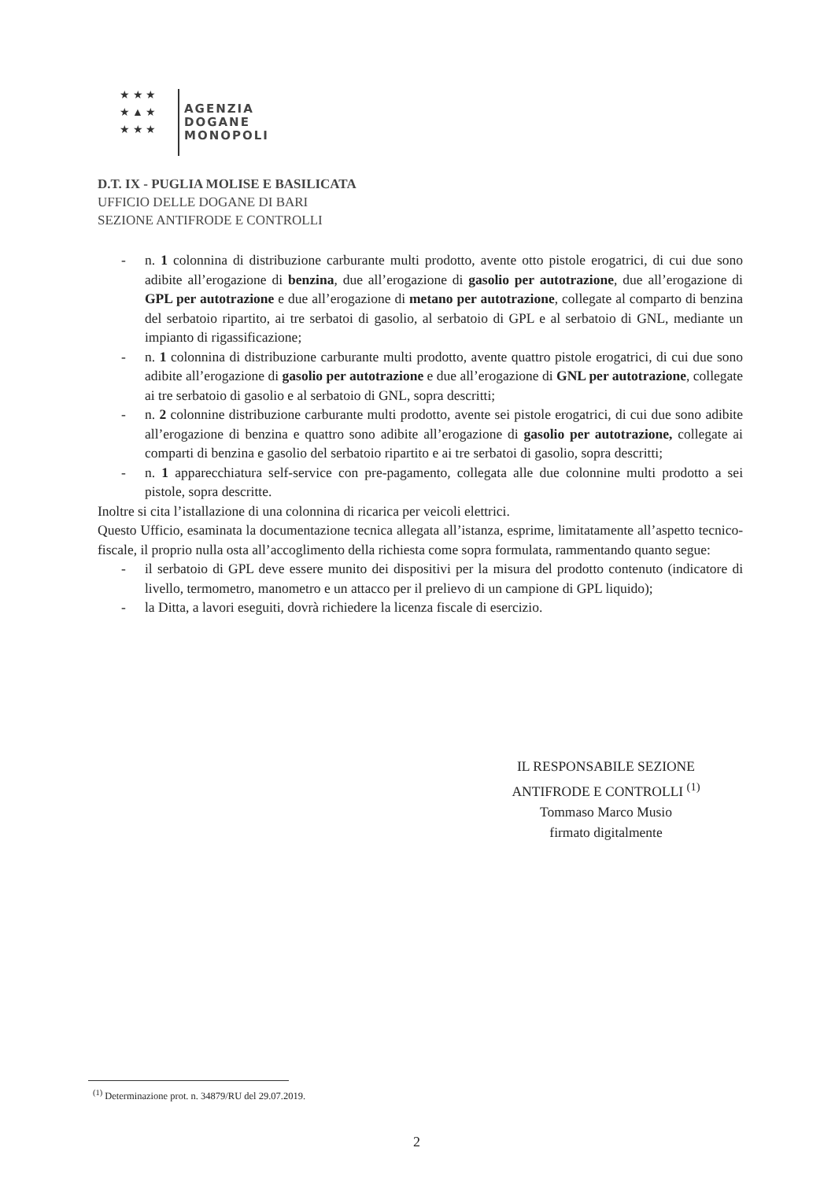★ ★ ★
★ ▲ ★
★ ★ ★
AGENZIA
DOGANE
MONOPOLI
D.T. IX - PUGLIA MOLISE E BASILICATA
UFFICIO DELLE DOGANE DI BARI
SEZIONE ANTIFRODE E CONTROLLI
- n. 1 colonnina di distribuzione carburante multi prodotto, avente otto pistole erogatrici, di cui due sono adibite all’erogazione di benzina, due all’erogazione di gasolio per autotrazione, due all’erogazione di GPL per autotrazione e due all’erogazione di metano per autotrazione, collegate al comparto di benzina del serbatoio ripartito, ai tre serbatoi di gasolio, al serbatoio di GPL e al serbatoio di GNL, mediante un impianto di rigassificazione;
- n. 1 colonnina di distribuzione carburante multi prodotto, avente quattro pistole erogatrici, di cui due sono adibite all’erogazione di gasolio per autotrazione e due all’erogazione di GNL per autotrazione, collegate ai tre serbatoio di gasolio e al serbatoio di GNL, sopra descritti;
- n. 2 colonnine distribuzione carburante multi prodotto, avente sei pistole erogatrici, di cui due sono adibite all’erogazione di benzina e quattro sono adibite all’erogazione di gasolio per autotrazione, collegate ai comparti di benzina e gasolio del serbatoio ripartito e ai tre serbatoi di gasolio, sopra descritti;
- n. 1 apparecchiatura self-service con pre-pagamento, collegata alle due colonnine multi prodotto a sei pistole, sopra descritte.
Inoltre si cita l’istallazione di una colonnina di ricarica per veicoli elettrici.
Questo Ufficio, esaminata la documentazione tecnica allegata all’istanza, esprime, limitatamente all’aspetto tecnico-fiscale, il proprio nulla osta all’accoglimento della richiesta come sopra formulata, rammentando quanto segue:
- il serbatoio di GPL deve essere munito dei dispositivi per la misura del prodotto contenuto (indicatore di livello, termometro, manometro e un attacco per il prelievo di un campione di GPL liquido);
- la Ditta, a lavori eseguiti, dovrà richiedere la licenza fiscale di esercizio.
IL RESPONSABILE SEZIONE
ANTIFRODE E CONTROLLI <sup>(1)</sup>
Tommaso Marco Musio
firmato digitalmente
<sup>(1)</sup> Determinazione prot. n. 34879/RU del 29.07.2019.
2